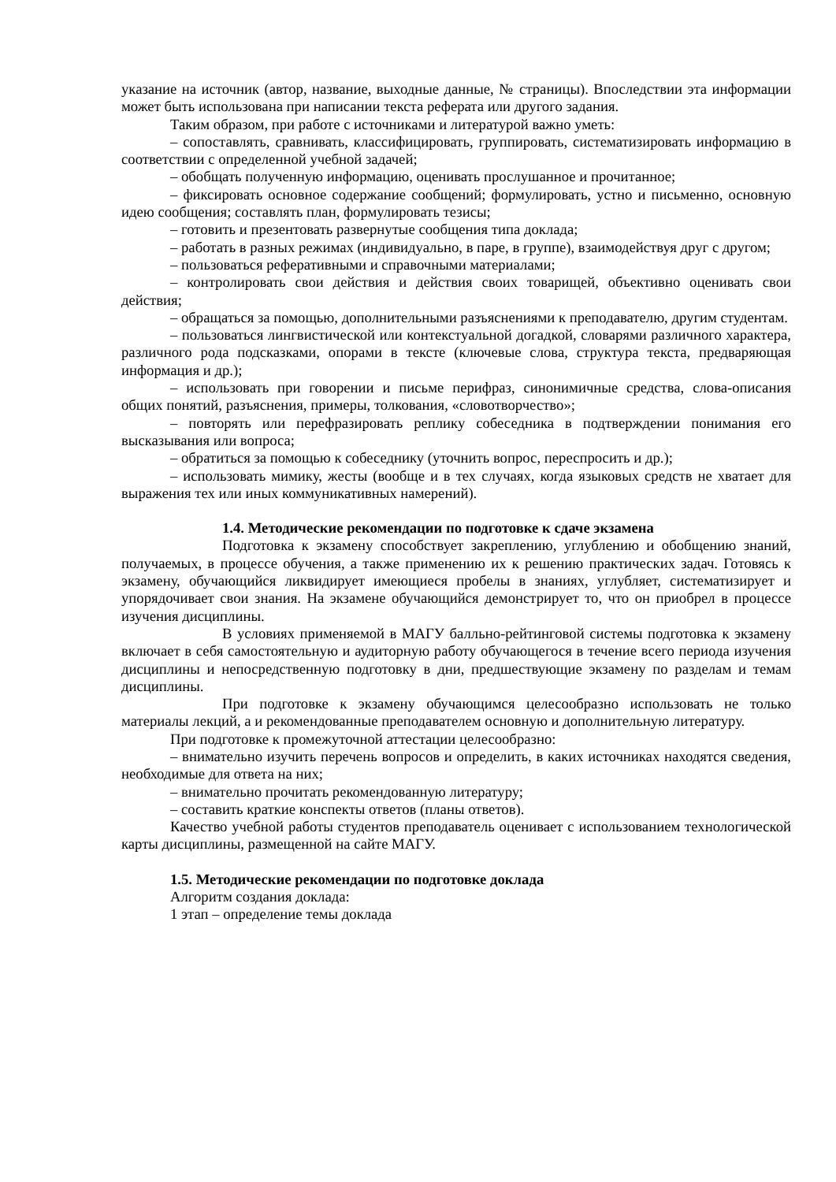указание на источник (автор, название, выходные данные, № страницы). Впоследствии эта информации может быть использована при написании текста реферата или другого задания.
Таким образом, при работе с источниками и литературой важно уметь:
– сопоставлять, сравнивать, классифицировать, группировать, систематизировать информацию в соответствии с определенной учебной задачей;
– обобщать полученную информацию, оценивать прослушанное и прочитанное;
– фиксировать основное содержание сообщений; формулировать, устно и письменно, основную идею сообщения; составлять план, формулировать тезисы;
– готовить и презентовать развернутые сообщения типа доклада;
– работать в разных режимах (индивидуально, в паре, в группе), взаимодействуя друг с другом;
– пользоваться реферативными и справочными материалами;
– контролировать свои действия и действия своих товарищей, объективно оценивать свои действия;
– обращаться за помощью, дополнительными разъяснениями к преподавателю, другим студентам.
– пользоваться лингвистической или контекстуальной догадкой, словарями различного характера, различного рода подсказками, опорами в тексте (ключевые слова, структура текста, предваряющая информация и др.);
– использовать при говорении и письме перифраз, синонимичные средства, слова-описания общих понятий, разъяснения, примеры, толкования, «словотворчество»;
– повторять или перефразировать реплику собеседника в подтверждении понимания его высказывания или вопроса;
– обратиться за помощью к собеседнику (уточнить вопрос, переспросить и др.);
– использовать мимику, жесты (вообще и в тех случаях, когда языковых средств не хватает для выражения тех или иных коммуникативных намерений).
1.4. Методические рекомендации по подготовке к сдаче экзамена
Подготовка к экзамену способствует закреплению, углублению и обобщению знаний, получаемых, в процессе обучения, а также применению их к решению практических задач. Готовясь к экзамену, обучающийся ликвидирует имеющиеся пробелы в знаниях, углубляет, систематизирует и упорядочивает свои знания. На экзамене обучающийся демонстрирует то, что он приобрел в процессе изучения дисциплины.
В условиях применяемой в МАГУ балльно-рейтинговой системы подготовка к экзамену включает в себя самостоятельную и аудиторную работу обучающегося в течение всего периода изучения дисциплины и непосредственную подготовку в дни, предшествующие экзамену по разделам и темам дисциплины.
При подготовке к экзамену обучающимся целесообразно использовать не только материалы лекций, а и рекомендованные преподавателем основную и дополнительную литературу.
При подготовке к промежуточной аттестации целесообразно:
– внимательно изучить перечень вопросов и определить, в каких источниках находятся сведения, необходимые для ответа на них;
– внимательно прочитать рекомендованную литературу;
– составить краткие конспекты ответов (планы ответов).
Качество учебной работы студентов преподаватель оценивает с использованием технологической карты дисциплины, размещенной на сайте МАГУ.
1.5. Методические рекомендации по подготовке доклада
Алгоритм создания доклада:
1 этап – определение темы доклада